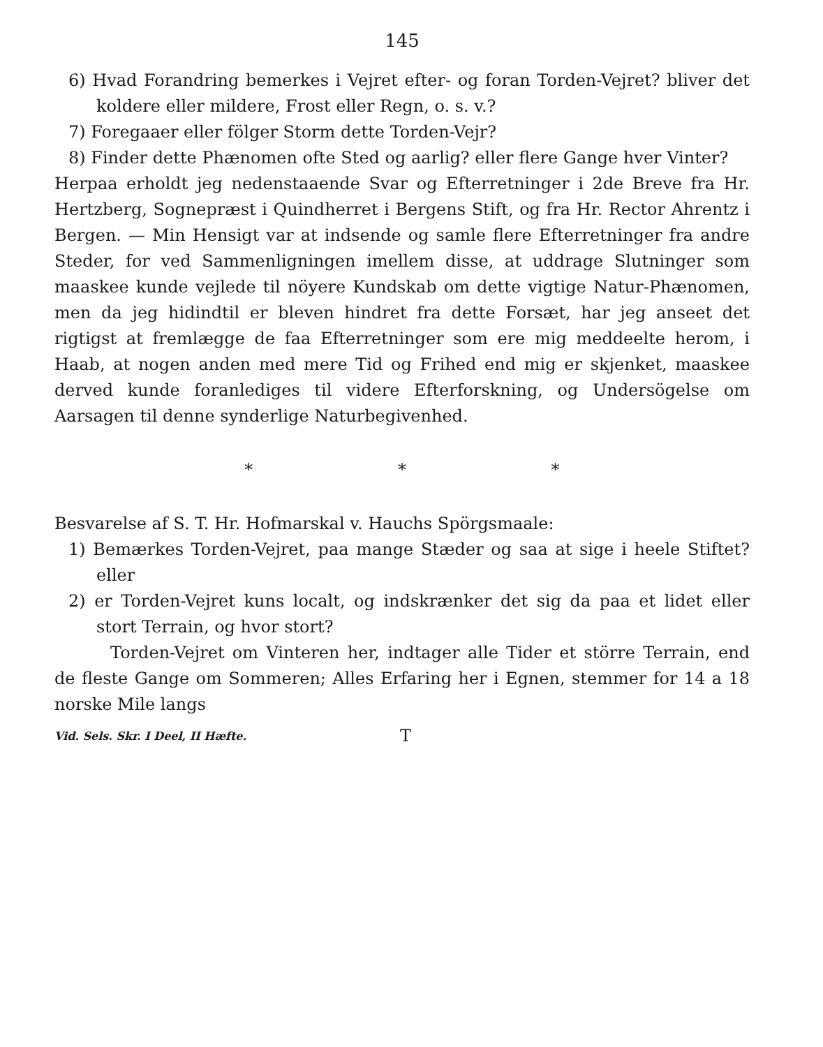145
6) Hvad Forandring bemerkes i Vejret efter- og foran Torden-Vejret? bliver det koldere eller mildere, Frost eller Regn, o. s. v.?
7) Foregaaer eller fölger Storm dette Torden-Vejr?
8) Finder dette Phænomen ofte Sted og aarlig? eller flere Gange hver Vinter?
Herpaa erholdt jeg nedenstaaende Svar og Efterretninger i 2de Breve fra Hr. Hertzberg, Sognepræst i Quindherret i Bergens Stift, og fra Hr. Rector Ahrentz i Bergen. — Min Hensigt var at indsende og samle flere Efterretninger fra andre Steder, for ved Sammenligningen imellem disse, at uddrage Slutninger som maaskee kunde vejlede til nöyere Kundskab om dette vigtige Natur-Phænomen, men da jeg hidindtil er bleven hindret fra dette Forsæt, har jeg anseet det rigtigst at fremlægge de faa Efterretninger som ere mig meddeelte herom, i Haab, at nogen anden med mere Tid og Frihed end mig er skjenket, maaskee derved kunde foranlediges til videre Efterforskning, og Undersögelse om Aarsagen til denne synderlige Naturbegivenhed.
* * *
Besvarelse af S. T. Hr. Hofmarskal v. Hauchs Spörgsmaale:
1) Bemærkes Torden-Vejret, paa mange Stæder og saa at sige i heele Stiftet? eller
2) er Torden-Vejret kuns localt, og indskrænker det sig da paa et lidet eller stort Terrain, og hvor stort?
Torden-Vejret om Vinteren her, indtager alle Tider et större Terrain, end de fleste Gange om Sommeren; Alles Erfaring her i Egnen, stemmer for 14 a 18 norske Mile langs
Vid. Sels. Skr. I Deel, II Hæfte. T